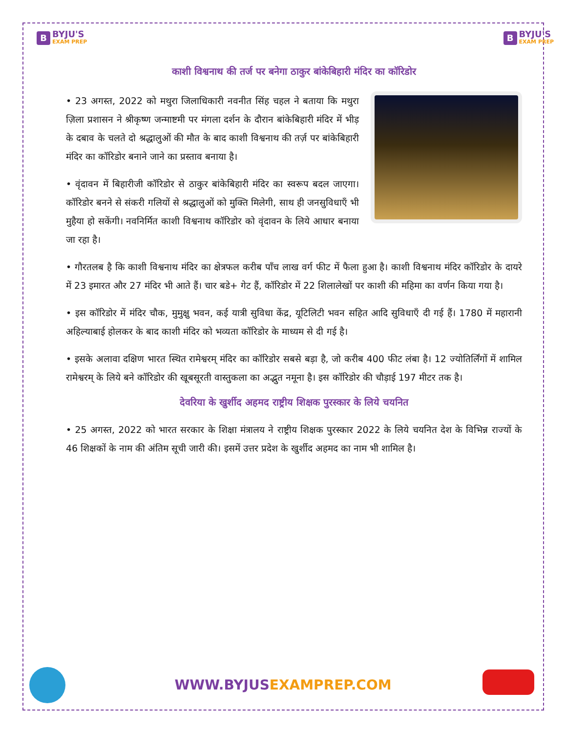B
BYJU'S
EXAM PREP
B
BYJU'S
EXAM PREP
काशी विश्वनाथ की तर्ज पर बनेगा ठाकुर बांकेबिहारी मंदिर का कॉरिडोर
• 23 अगस्त, 2022 को मथुरा जिलाधिकारी नवनीत सिंह चहल ने बताया कि मथुरा ज़िला प्रशासन ने श्रीकृष्ण जन्माष्टमी पर मंगला दर्शन के दौरान बांकेबिहारी मंदिर में भीड़ के दबाव के चलते दो श्रद्धालुओं की मौत के बाद काशी विश्वनाथ की तर्ज़ पर बांकेबिहारी मंदिर का कॉरिडोर बनाने जाने का प्रस्ताव बनाया है।
• वृंदावन में बिहारीजी कॉरिडोर से ठाकुर बांकेबिहारी मंदिर का स्वरूप बदल जाएगा। कॉरिडोर बनने से संकरी गलियों से श्रद्धालुओं को मुक्ति मिलेगी, साथ ही जनसुविधाएँ भी मुहैया हो सकेंगी। नवनिर्मित काशी विश्वनाथ कॉरिडोर को वृंदावन के लिये आधार बनाया जा रहा है।
• गौरतलब है कि काशी विश्वनाथ मंदिर का क्षेत्रफल करीब पाँच लाख वर्ग फीट में फैला हुआ है। काशी विश्वनाथ मंदिर कॉरिडोर के दायरे में 23 इमारत और 27 मंदिर भी आते हैं। चार बडे+ गेट हैं, कॉरिडोर में 22 शिलालेखों पर काशी की महिमा का वर्णन किया गया है।
• इस कॉरिडोर में मंदिर चौक, मुमुक्षु भवन, कई यात्री सुविधा केंद्र, यूटिलिटी भवन सहित आदि सुविधाएँ दी गई हैं। 1780 में महारानी अहिल्याबाई होलकर के बाद काशी मंदिर को भव्यता कॉरिडोर के माध्यम से दी गई है।
• इसके अलावा दक्षिण भारत स्थित रामेश्वरम् मंदिर का कॉरिडोर सबसे बड़ा है, जो करीब 400 फीट लंबा है। 12 ज्योतिर्लिंगों में शामिल रामेश्वरम् के लिये बने कॉरिडोर की खूबसूरती वास्तुकला का अद्भुत नमूना है। इस कॉरिडोर की चौड़ाई 197 मीटर तक है।
देवरिया के खुर्शीद अहमद राष्ट्रीय शिक्षक पुरस्कार के लिये चयनित
• 25 अगस्त, 2022 को भारत सरकार के शिक्षा मंत्रालय ने राष्ट्रीय शिक्षक पुरस्कार 2022 के लिये चयनित देश के विभिन्न राज्यों के 46 शिक्षकों के नाम की अंतिम सूची जारी की। इसमें उत्तर प्रदेश के खुर्शीद अहमद का नाम भी शामिल है।
WWW.BYJUSEXAMPREP.COM